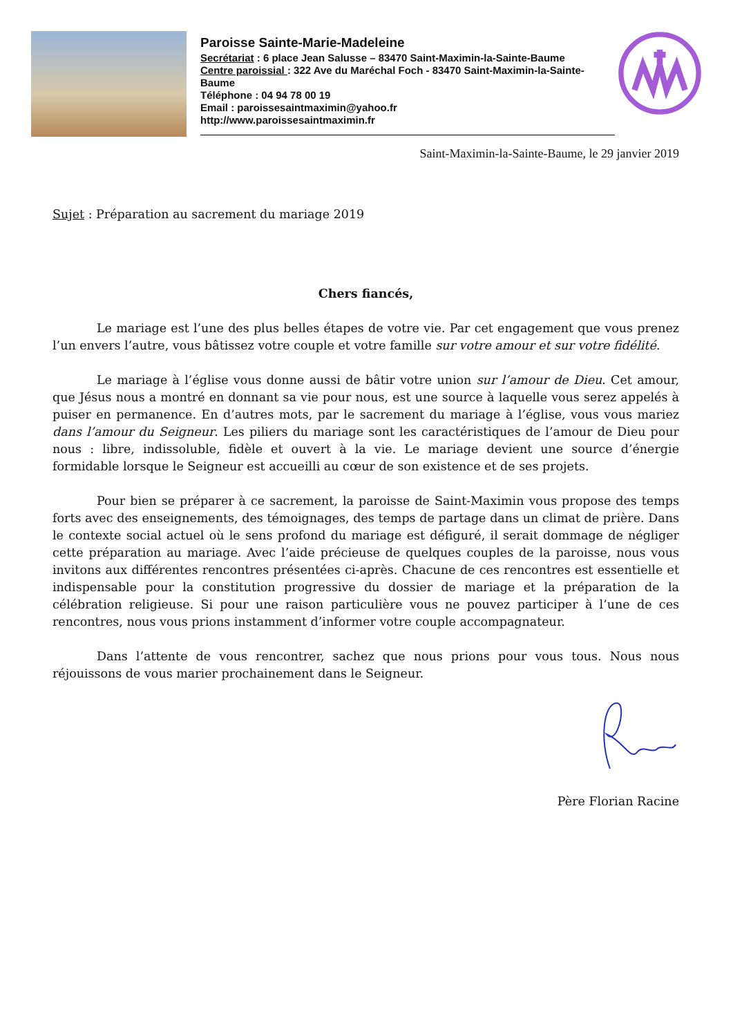Paroisse Sainte-Marie-Madeleine
Secrétariat : 6 place Jean Salusse – 83470 Saint-Maximin-la-Sainte-Baume
Centre paroissial : 322 Ave du Maréchal Foch - 83470 Saint-Maximin-la-Sainte-Baume
Téléphone : 04 94 78 00 19
Email : paroissesaintmaximin@yahoo.fr
http://www.paroissesaintmaximin.fr
Saint-Maximin-la-Sainte-Baume, le 29 janvier 2019
Sujet : Préparation au sacrement du mariage 2019
Chers fiancés,
Le mariage est l’une des plus belles étapes de votre vie. Par cet engagement que vous prenez l’un envers l’autre, vous bâtissez votre couple et votre famille sur votre amour et sur votre fidélité.
Le mariage à l’église vous donne aussi de bâtir votre union sur l’amour de Dieu. Cet amour, que Jésus nous a montré en donnant sa vie pour nous, est une source à laquelle vous serez appelés à puiser en permanence. En d’autres mots, par le sacrement du mariage à l’église, vous vous mariez dans l’amour du Seigneur. Les piliers du mariage sont les caractéristiques de l’amour de Dieu pour nous : libre, indissoluble, fidèle et ouvert à la vie. Le mariage devient une source d’énergie formidable lorsque le Seigneur est accueilli au cœur de son existence et de ses projets.
Pour bien se préparer à ce sacrement, la paroisse de Saint-Maximin vous propose des temps forts avec des enseignements, des témoignages, des temps de partage dans un climat de prière. Dans le contexte social actuel où le sens profond du mariage est défiguré, il serait dommage de négliger cette préparation au mariage. Avec l’aide précieuse de quelques couples de la paroisse, nous vous invitons aux différentes rencontres présentées ci-après. Chacune de ces rencontres est essentielle et indispensable pour la constitution progressive du dossier de mariage et la préparation de la célébration religieuse. Si pour une raison particulière vous ne pouvez participer à l’une de ces rencontres, nous vous prions instamment d’informer votre couple accompagnateur.
Dans l’attente de vous rencontrer, sachez que nous prions pour vous tous. Nous nous réjouissons de vous marier prochainement dans le Seigneur.
Père Florian Racine